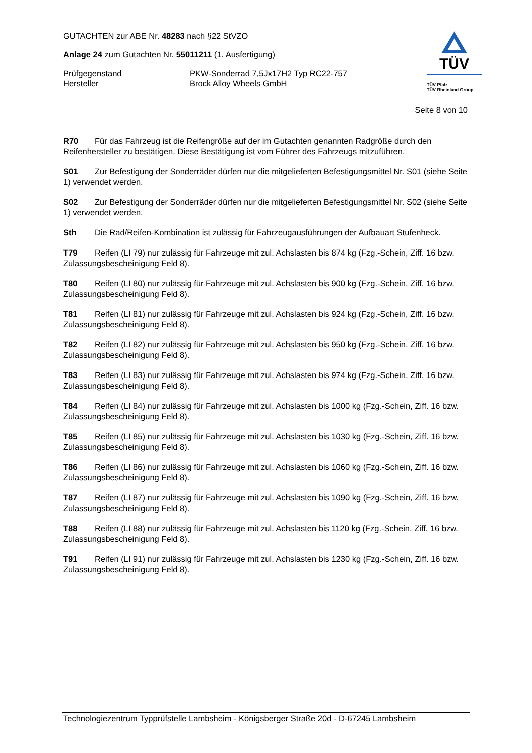GUTACHTEN zur ABE Nr. 48283 nach §22 StVZO
Anlage 24 zum Gutachten Nr. 55011211 (1. Ausfertigung)
Prüfgegenstand PKW-Sonderrad 7,5Jx17H2 Typ RC22-757
Hersteller Brock Alloy Wheels GmbH
TÜV
TÜV Pfalz
TÜV Rheinland Group
Seite 8 von 10
R70 Für das Fahrzeug ist die Reifengröße auf der im Gutachten genannten Radgröße durch den Reifenhersteller zu bestätigen. Diese Bestätigung ist vom Führer des Fahrzeugs mitzuführen.
S01 Zur Befestigung der Sonderräder dürfen nur die mitgelieferten Befestigungsmittel Nr. S01 (siehe Seite 1) verwendet werden.
S02 Zur Befestigung der Sonderräder dürfen nur die mitgelieferten Befestigungsmittel Nr. S02 (siehe Seite 1) verwendet werden.
Sth Die Rad/Reifen-Kombination ist zulässig für Fahrzeugausführungen der Aufbauart Stufenheck.
T79 Reifen (LI 79) nur zulässig für Fahrzeuge mit zul. Achslasten bis 874 kg (Fzg.-Schein, Ziff. 16 bzw. Zulassungsbescheinigung Feld 8).
T80 Reifen (LI 80) nur zulässig für Fahrzeuge mit zul. Achslasten bis 900 kg (Fzg.-Schein, Ziff. 16 bzw. Zulassungsbescheinigung Feld 8).
T81 Reifen (LI 81) nur zulässig für Fahrzeuge mit zul. Achslasten bis 924 kg (Fzg.-Schein, Ziff. 16 bzw. Zulassungsbescheinigung Feld 8).
T82 Reifen (LI 82) nur zulässig für Fahrzeuge mit zul. Achslasten bis 950 kg (Fzg.-Schein, Ziff. 16 bzw. Zulassungsbescheinigung Feld 8).
T83 Reifen (LI 83) nur zulässig für Fahrzeuge mit zul. Achslasten bis 974 kg (Fzg.-Schein, Ziff. 16 bzw. Zulassungsbescheinigung Feld 8).
T84 Reifen (LI 84) nur zulässig für Fahrzeuge mit zul. Achslasten bis 1000 kg (Fzg.-Schein, Ziff. 16 bzw. Zulassungsbescheinigung Feld 8).
T85 Reifen (LI 85) nur zulässig für Fahrzeuge mit zul. Achslasten bis 1030 kg (Fzg.-Schein, Ziff. 16 bzw. Zulassungsbescheinigung Feld 8).
T86 Reifen (LI 86) nur zulässig für Fahrzeuge mit zul. Achslasten bis 1060 kg (Fzg.-Schein, Ziff. 16 bzw. Zulassungsbescheinigung Feld 8).
T87 Reifen (LI 87) nur zulässig für Fahrzeuge mit zul. Achslasten bis 1090 kg (Fzg.-Schein, Ziff. 16 bzw. Zulassungsbescheinigung Feld 8).
T88 Reifen (LI 88) nur zulässig für Fahrzeuge mit zul. Achslasten bis 1120 kg (Fzg.-Schein, Ziff. 16 bzw. Zulassungsbescheinigung Feld 8).
T91 Reifen (LI 91) nur zulässig für Fahrzeuge mit zul. Achslasten bis 1230 kg (Fzg.-Schein, Ziff. 16 bzw. Zulassungsbescheinigung Feld 8).
Technologiezentrum Typprüfstelle Lambsheim - Königsberger Straße 20d - D-67245 Lambsheim